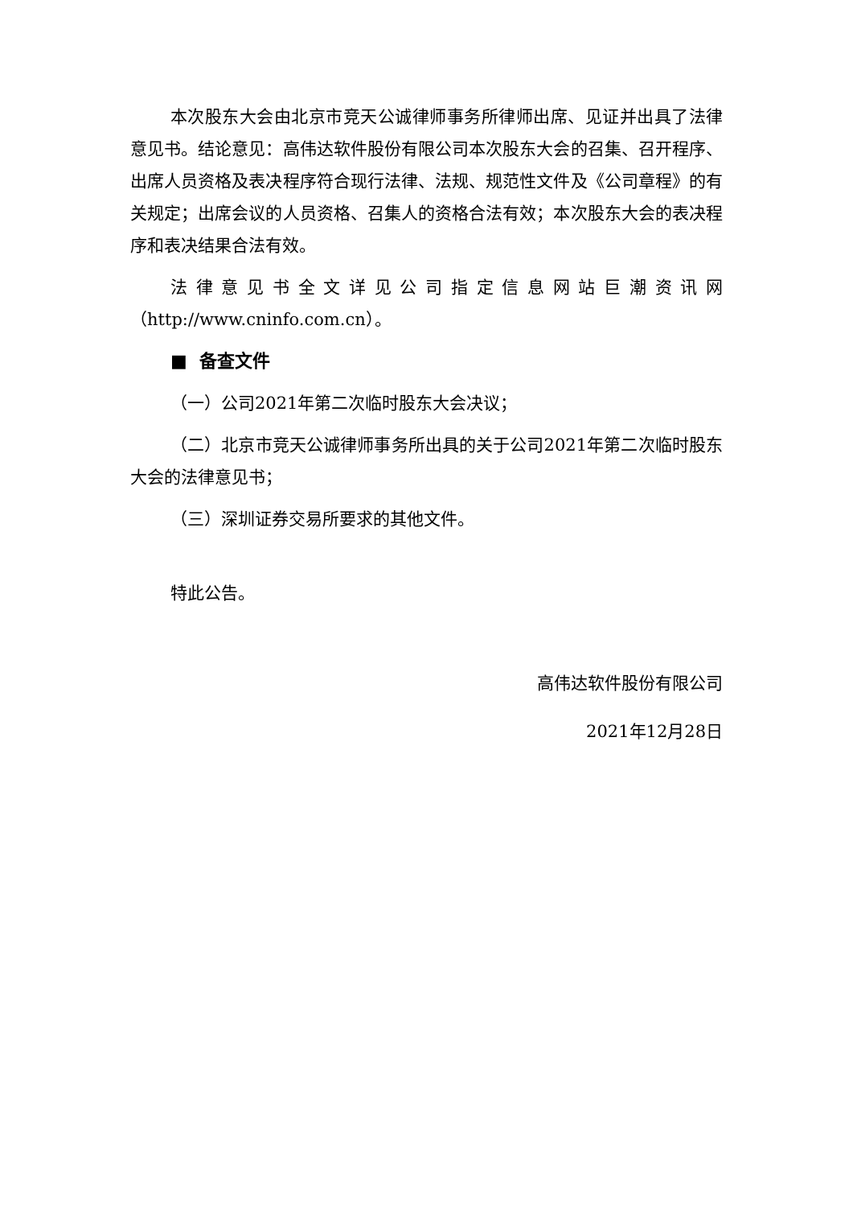本次股东大会由北京市竞天公诚律师事务所律师出席、见证并出具了法律意见书。结论意见：高伟达软件股份有限公司本次股东大会的召集、召开程序、出席人员资格及表决程序符合现行法律、法规、规范性文件及《公司章程》的有关规定；出席会议的人员资格、召集人的资格合法有效；本次股东大会的表决程序和表决结果合法有效。
法律意见书全文详见公司指定信息网站巨潮资讯网（http://www.cninfo.com.cn）。
■ 备查文件
（一）公司2021年第二次临时股东大会决议；
（二）北京市竞天公诚律师事务所出具的关于公司2021年第二次临时股东大会的法律意见书；
（三）深圳证券交易所要求的其他文件。
特此公告。
高伟达软件股份有限公司
2021年12月28日